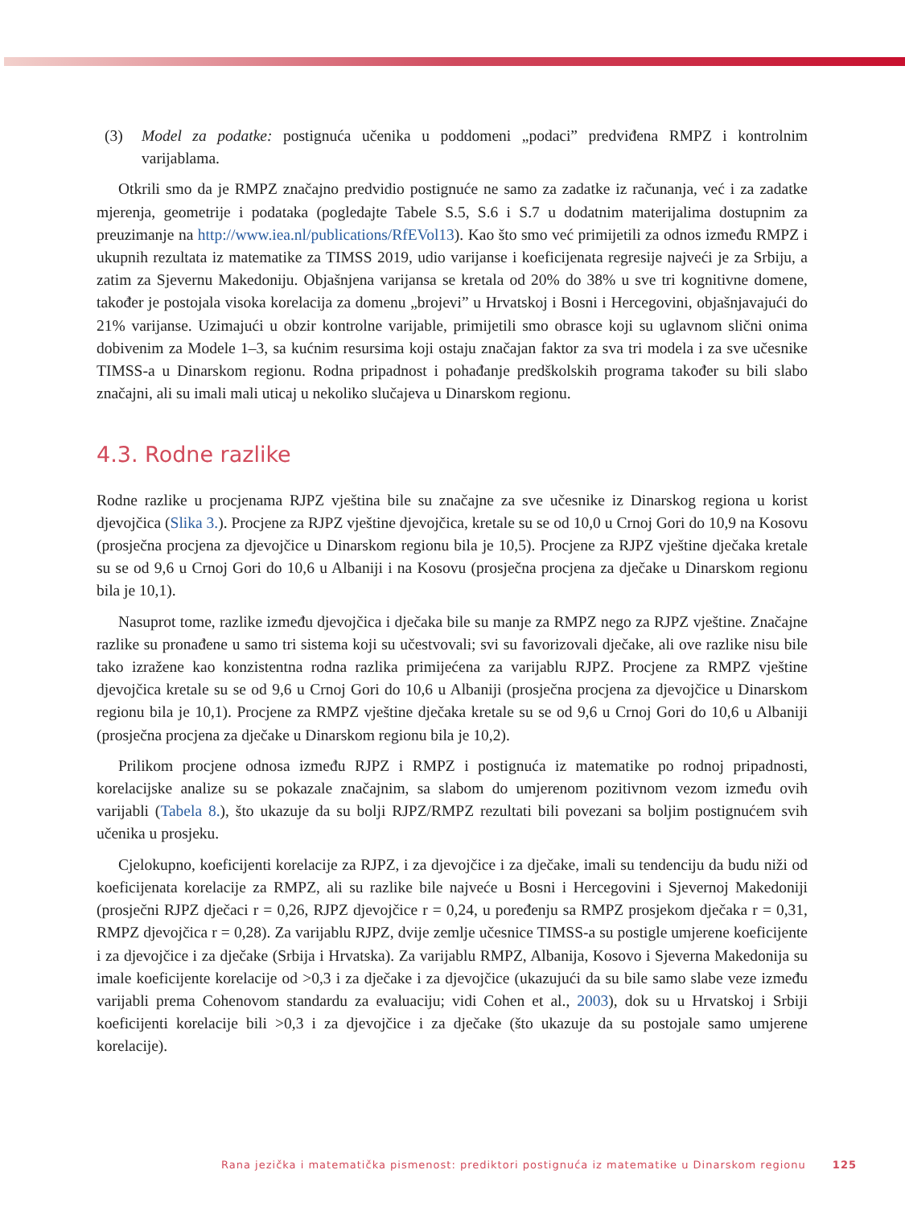(3) Model za podatke: postignuća učenika u poddomeni „podaci” predviđena RMPZ i kontrolnim varijablama.
Otkrili smo da je RMPZ značajno predvidio postignuće ne samo za zadatke iz računanja, već i za zadatke mjerenja, geometrije i podataka (pogledajte Tabele S.5, S.6 i S.7 u dodatnim materijalima dostupnim za preuzimanje na http://www.iea.nl/publications/RfEVol13). Kao što smo već primijetili za odnos između RMPZ i ukupnih rezultata iz matematike za TIMSS 2019, udio varijanse i koeficijenata regresije najveći je za Srbiju, a zatim za Sjevernu Makedoniju. Objašnjena varijansa se kretala od 20% do 38% u sve tri kognitivne domene, također je postojala visoka korelacija za domenu „brojevi” u Hrvatskoj i Bosni i Hercegovini, objašnjavajući do 21% varijanse. Uzimajući u obzir kontrolne varijable, primijetili smo obrasce koji su uglavnom slični onima dobivenim za Modele 1–3, sa kućnim resursima koji ostaju značajan faktor za sva tri modela i za sve učesnike TIMSS-a u Dinarskom regionu. Rodna pripadnost i pohađanje predškolskih programa također su bili slabo značajni, ali su imali mali uticaj u nekoliko slučajeva u Dinarskom regionu.
4.3. Rodne razlike
Rodne razlike u procjenama RJPZ vještina bile su značajne za sve učesnike iz Dinarskog regiona u korist djevojčica (Slika 3.). Procjene za RJPZ vještine djevojčica, kretale su se od 10,0 u Crnoj Gori do 10,9 na Kosovu (prosječna procjena za djevojčice u Dinarskom regionu bila je 10,5). Procjene za RJPZ vještine dječaka kretale su se od 9,6 u Crnoj Gori do 10,6 u Albaniji i na Kosovu (prosječna procjena za dječake u Dinarskom regionu bila je 10,1).
Nasuprot tome, razlike između djevojčica i dječaka bile su manje za RMPZ nego za RJPZ vještine. Značajne razlike su pronađene u samo tri sistema koji su učestvovali; svi su favorizovali dječake, ali ove razlike nisu bile tako izražene kao konzistentna rodna razlika primijećena za varijablu RJPZ. Procjene za RMPZ vještine djevojčica kretale su se od 9,6 u Crnoj Gori do 10,6 u Albaniji (prosječna procjena za djevojčice u Dinarskom regionu bila je 10,1). Procjene za RMPZ vještine dječaka kretale su se od 9,6 u Crnoj Gori do 10,6 u Albaniji (prosječna procjena za dječake u Dinarskom regionu bila je 10,2).
Prilikom procjene odnosa između RJPZ i RMPZ i postignuća iz matematike po rodnoj pripadnosti, korelacijske analize su se pokazale značajnim, sa slabom do umjerenom pozitivnom vezom između ovih varijabli (Tabela 8.), što ukazuje da su bolji RJPZ/RMPZ rezultati bili povezani sa boljim postignućem svih učenika u prosjeku.
Cjelokupno, koeficijenti korelacije za RJPZ, i za djevojčice i za dječake, imali su tendenciju da budu niži od koeficijenata korelacije za RMPZ, ali su razlike bile najveće u Bosni i Hercegovini i Sjevernoj Makedoniji (prosječni RJPZ dječaci r = 0,26, RJPZ djevojčice r = 0,24, u poređenju sa RMPZ prosjekom dječaka r = 0,31, RMPZ djevojčica r = 0,28). Za varijablu RJPZ, dvije zemlje učesnice TIMSS-a su postigle umjerene koeficijente i za djevojčice i za dječake (Srbija i Hrvatska). Za varijablu RMPZ, Albanija, Kosovo i Sjeverna Makedonija su imale koeficijente korelacije od >0,3 i za dječake i za djevojčice (ukazujući da su bile samo slabe veze između varijabli prema Cohenovom standardu za evaluaciju; vidi Cohen et al., 2003), dok su u Hrvatskoj i Srbiji koeficijenti korelacije bili >0,3 i za djevojčice i za dječake (što ukazuje da su postojale samo umjerene korelacije).
Rana jezička i matematička pismenost: prediktori postignuća iz matematike u Dinarskom regionu 125